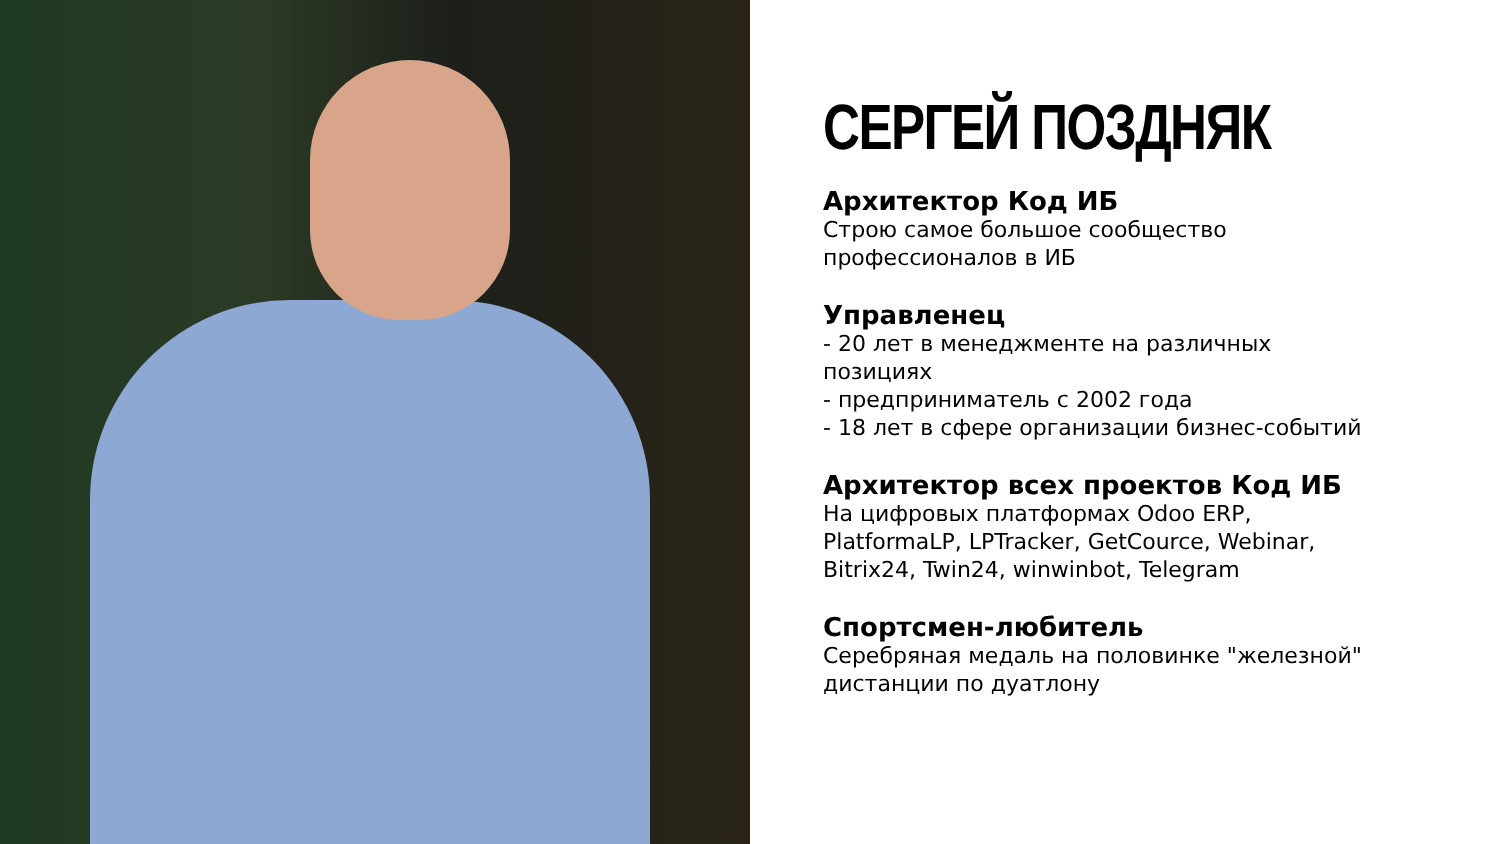СЕРГЕЙ ПОЗДНЯК
Архитектор Код ИБ
Строю самое большое сообщество
профессионалов в ИБ
Управленец
- 20 лет в менеджменте на различных
позициях
- предприниматель с 2002 года
- 18 лет в сфере организации бизнес-событий
Архитектор всех проектов Код ИБ
На цифровых платформах Odoo ERP,
PlatformaLP, LPTracker, GetCource, Webinar,
Bitrix24, Twin24, winwinbot, Telegram
Спортсмен-любитель
Серебряная медаль на половинке "железной"
дистанции по дуатлону